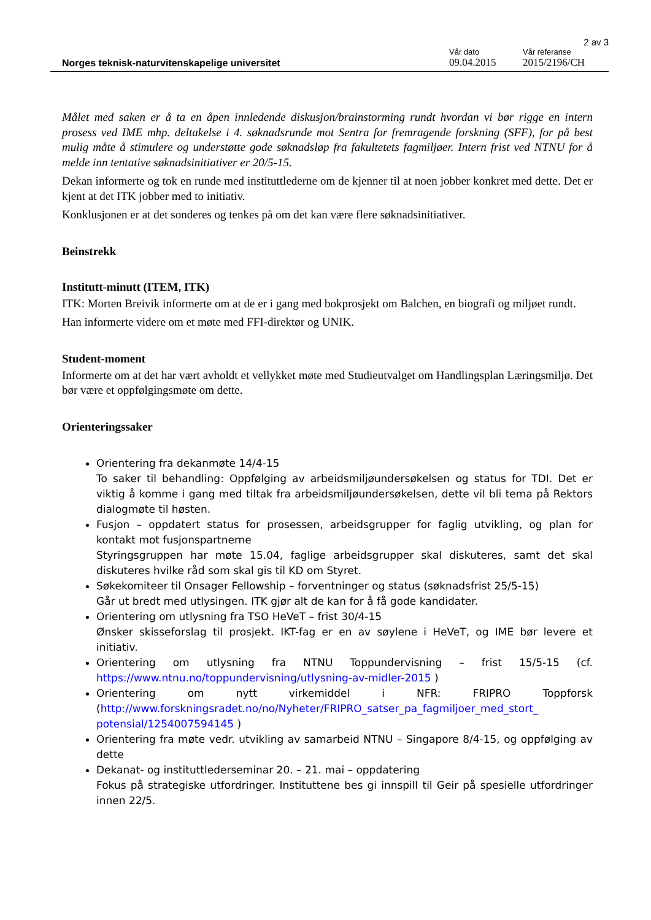2 av 3
Norges teknisk-naturvitenskapelige universitet
Vår dato
09.04.2015
Vår referanse
2015/2196/CH
Målet med saken er å ta en åpen innledende diskusjon/brainstorming rundt hvordan vi bør rigge en intern prosess ved IME mhp. deltakelse i 4. søknadsrunde mot Sentra for fremragende forskning (SFF), for på best mulig måte å stimulere og understøtte gode søknadsløp fra fakultetets fagmiljøer. Intern frist ved NTNU for å melde inn tentative søknadsinitiativer er 20/5-15.
Dekan informerte og tok en runde med instituttlederne om de kjenner til at noen jobber konkret med dette. Det er kjent at det ITK jobber med to initiativ.
Konklusjonen er at det sonderes og tenkes på om det kan være flere søknadsinitiativer.
Beinstrekk
Institutt-minutt (ITEM, ITK)
ITK: Morten Breivik informerte om at de er i gang med bokprosjekt om Balchen, en biografi og miljøet rundt.
Han informerte videre om et møte med FFI-direktør og UNIK.
Student-moment
Informerte om at det har vært avholdt et vellykket møte med Studieutvalget om Handlingsplan Læringsmiljø. Det bør være et oppfølgingsmøte om dette.
Orienteringssaker
Orientering fra dekanmøte 14/4-15
To saker til behandling: Oppfølging av arbeidsmiljøundersøkelsen og status for TDI. Det er viktig å komme i gang med tiltak fra arbeidsmiljøundersøkelsen, dette vil bli tema på Rektors dialogmøte til høsten.
Fusjon – oppdatert status for prosessen, arbeidsgrupper for faglig utvikling, og plan for kontakt mot fusjonspartnerne
Styringsgruppen har møte 15.04, faglige arbeidsgrupper skal diskuteres, samt det skal diskuteres hvilke råd som skal gis til KD om Styret.
Søkekomiteer til Onsager Fellowship – forventninger og status (søknadsfrist 25/5-15)
Går ut bredt med utlysingen. ITK gjør alt de kan for å få gode kandidater.
Orientering om utlysning fra TSO HeVeT – frist 30/4-15
Ønsker skisseforslag til prosjekt. IKT-fag er en av søylene i HeVeT, og IME bør levere et initiativ.
Orientering om utlysning fra NTNU Toppundervisning – frist 15/5-15 (cf. https://www.ntnu.no/toppundervisning/utlysning-av-midler-2015 )
Orientering om nytt virkemiddel i NFR: FRIPRO Toppforsk (http://www.forskningsradet.no/no/Nyheter/FRIPRO_satser_pa_fagmiljoer_med_stort_ potensial/1254007594145 )
Orientering fra møte vedr. utvikling av samarbeid NTNU – Singapore 8/4-15, og oppfølging av dette
Dekanat- og instituttlederseminar 20. – 21. mai – oppdatering
Fokus på strategiske utfordringer. Instituttene bes gi innspill til Geir på spesielle utfordringer innen 22/5.